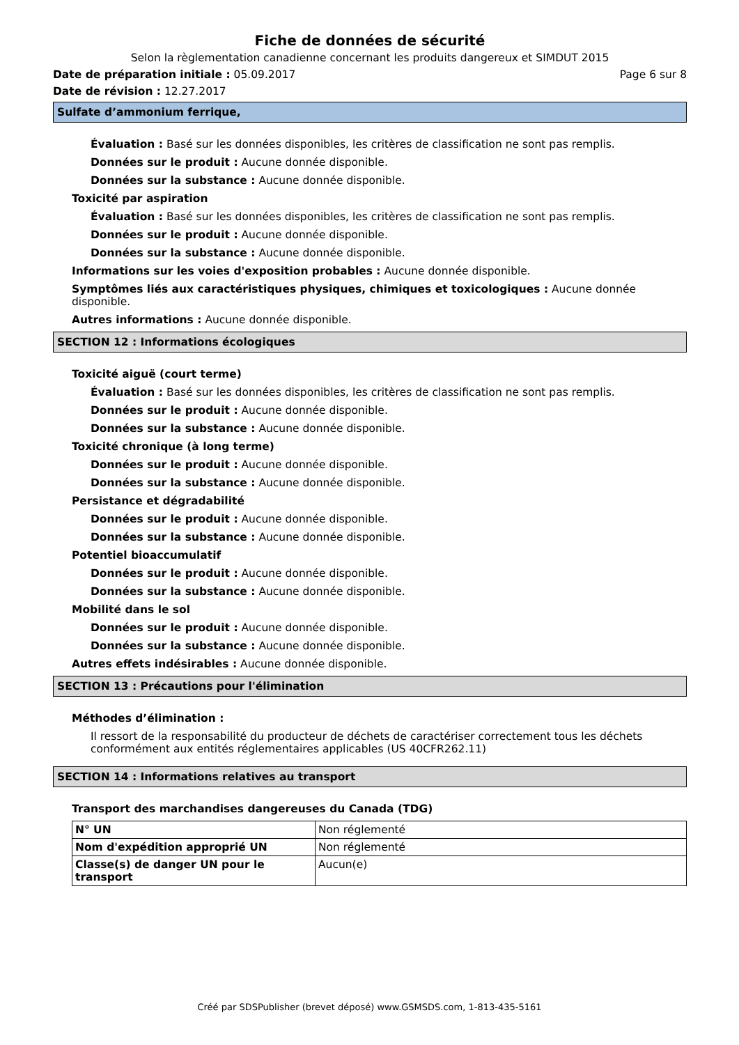Fiche de données de sécurité
Selon la règlementation canadienne concernant les produits dangereux et SIMDUT 2015
Date de préparation initiale : 05.09.2017 Page 6 sur 8
Date de révision : 12.27.2017
Sulfate d’ammonium ferrique,
Évaluation : Basé sur les données disponibles, les critères de classification ne sont pas remplis.
Données sur le produit : Aucune donnée disponible.
Données sur la substance : Aucune donnée disponible.
Toxicité par aspiration
Évaluation : Basé sur les données disponibles, les critères de classification ne sont pas remplis.
Données sur le produit : Aucune donnée disponible.
Données sur la substance : Aucune donnée disponible.
Informations sur les voies d'exposition probables : Aucune donnée disponible.
Symptômes liés aux caractéristiques physiques, chimiques et toxicologiques : Aucune donnée disponible.
Autres informations : Aucune donnée disponible.
SECTION 12 : Informations écologiques
Toxicité aiguë (court terme)
Évaluation : Basé sur les données disponibles, les critères de classification ne sont pas remplis.
Données sur le produit : Aucune donnée disponible.
Données sur la substance : Aucune donnée disponible.
Toxicité chronique (à long terme)
Données sur le produit : Aucune donnée disponible.
Données sur la substance : Aucune donnée disponible.
Persistance et dégradabilité
Données sur le produit : Aucune donnée disponible.
Données sur la substance : Aucune donnée disponible.
Potentiel bioaccumulatif
Données sur le produit : Aucune donnée disponible.
Données sur la substance : Aucune donnée disponible.
Mobilité dans le sol
Données sur le produit : Aucune donnée disponible.
Données sur la substance : Aucune donnée disponible.
Autres effets indésirables : Aucune donnée disponible.
SECTION 13 : Précautions pour l'élimination
Méthodes d’élimination :
Il ressort de la responsabilité du producteur de déchets de caractériser correctement tous les déchets conformément aux entités réglementaires applicables (US 40CFR262.11)
SECTION 14 : Informations relatives au transport
Transport des marchandises dangereuses du Canada (TDG)
| N° UN | Non réglementé |
| Nom d'expédition approprié UN | Non réglementé |
| Classe(s) de danger UN pour le transport | Aucun(e) |
Créé par SDSPublisher (brevet déposé) www.GSMSDS.com, 1-813-435-5161